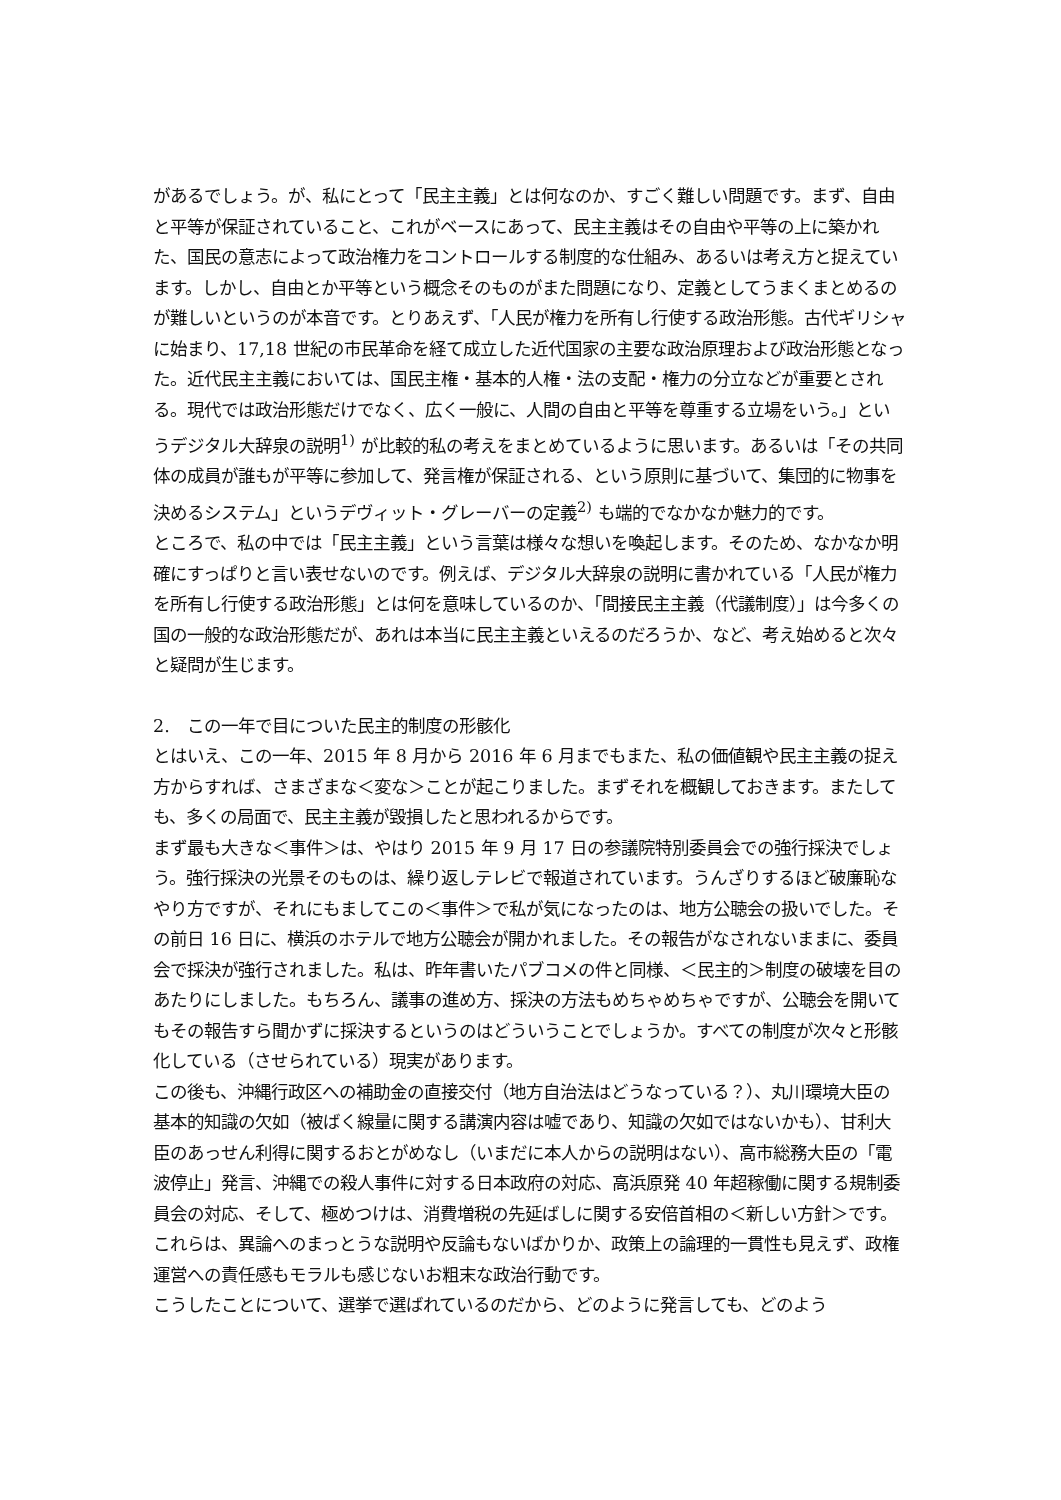があるでしょう。が、私にとって「民主主義」とは何なのか、すごく難しい問題です。まず、自由と平等が保証されていること、これがベースにあって、民主主義はその自由や平等の上に築かれた、国民の意志によって政治権力をコントロールする制度的な仕組み、あるいは考え方と捉えています。しかし、自由とか平等という概念そのものがまた問題になり、定義としてうまくまとめるのが難しいというのが本音です。とりあえず、「人民が権力を所有し行使する政治形態。古代ギリシャに始まり、17,18 世紀の市民革命を経て成立した近代国家の主要な政治原理および政治形態となった。近代民主主義においては、国民主権・基本的人権・法の支配・権力の分立などが重要とされる。現代では政治形態だけでなく、広く一般に、人間の自由と平等を尊重する立場をいう。」というデジタル大辞泉の説明<sup>1)</sup> が比較的私の考えをまとめているように思います。あるいは「その共同体の成員が誰もが平等に参加して、発言権が保証される、という原則に基づいて、集団的に物事を決めるシステム」というデヴィット・グレーバーの定義<sup>2)</sup> も端的でなかなか魅力的です。
ところで、私の中では「民主主義」という言葉は様々な想いを喚起します。そのため、なかなか明確にすっぱりと言い表せないのです。例えば、デジタル大辞泉の説明に書かれている「人民が権力を所有し行使する政治形態」とは何を意味しているのか、「間接民主主義（代議制度）」は今多くの国の一般的な政治形態だが、あれは本当に民主主義といえるのだろうか、など、考え始めると次々と疑問が生じます。
2.　この一年で目についた民主的制度の形骸化
とはいえ、この一年、2015 年 8 月から 2016 年 6 月までもまた、私の価値観や民主主義の捉え方からすれば、さまざまな＜変な＞ことが起こりました。まずそれを概観しておきます。またしても、多くの局面で、民主主義が毀損したと思われるからです。
まず最も大きな＜事件＞は、やはり 2015 年 9 月 17 日の参議院特別委員会での強行採決でしょう。強行採決の光景そのものは、繰り返しテレビで報道されています。うんざりするほど破廉恥なやり方ですが、それにもましてこの＜事件＞で私が気になったのは、地方公聴会の扱いでした。その前日 16 日に、横浜のホテルで地方公聴会が開かれました。その報告がなされないままに、委員会で採決が強行されました。私は、昨年書いたパブコメの件と同様、＜民主的＞制度の破壊を目のあたりにしました。もちろん、議事の進め方、採決の方法もめちゃめちゃですが、公聴会を開いてもその報告すら聞かずに採決するというのはどういうことでしょうか。すべての制度が次々と形骸化している（させられている）現実があります。
この後も、沖縄行政区への補助金の直接交付（地方自治法はどうなっている？）、丸川環境大臣の基本的知識の欠如（被ばく線量に関する講演内容は嘘であり、知識の欠如ではないかも）、甘利大臣のあっせん利得に関するおとがめなし（いまだに本人からの説明はない）、高市総務大臣の「電波停止」発言、沖縄での殺人事件に対する日本政府の対応、高浜原発 40 年超稼働に関する規制委員会の対応、そして、極めつけは、消費増税の先延ばしに関する安倍首相の＜新しい方針＞です。これらは、異論へのまっとうな説明や反論もないばかりか、政策上の論理的一貫性も見えず、政権運営への責任感もモラルも感じないお粗末な政治行動です。
こうしたことについて、選挙で選ばれているのだから、どのように発言しても、どのよう